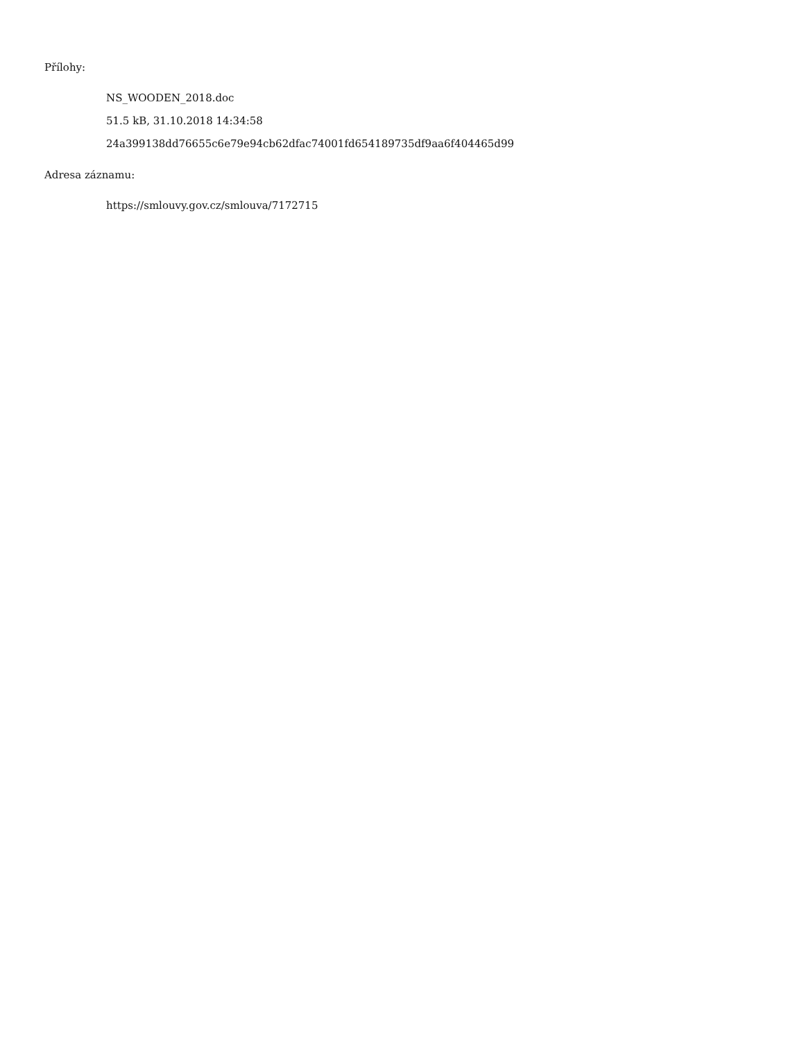Přílohy:
NS_WOODEN_2018.doc
51.5 kB, 31.10.2018 14:34:58
24a399138dd76655c6e79e94cb62dfac74001fd654189735df9aa6f404465d99
Adresa záznamu:
https://smlouvy.gov.cz/smlouva/7172715